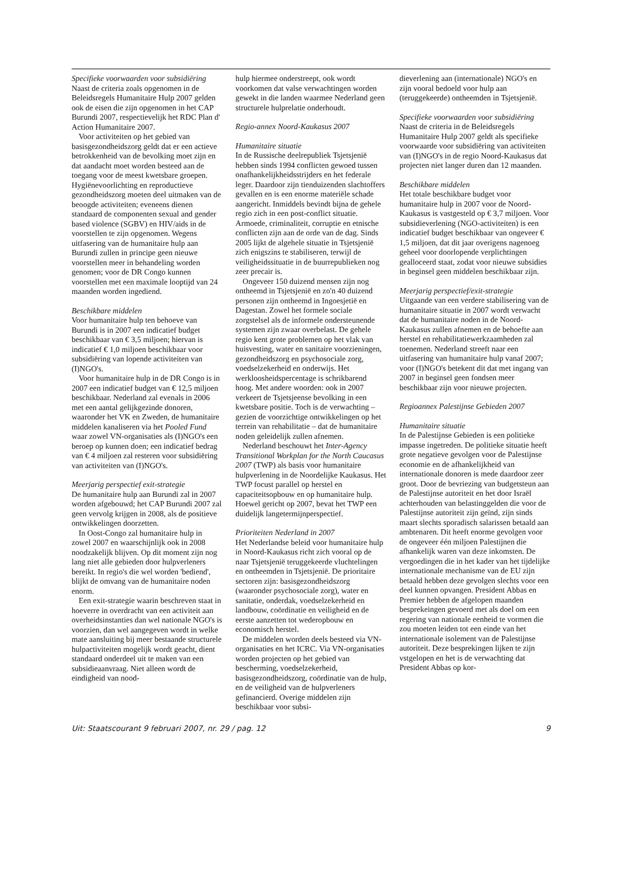Specifieke voorwaarden voor subsidiëring
Naast de criteria zoals opgenomen in de Beleidsregels Humanitaire Hulp 2007 gelden ook de eisen die zijn opgenomen in het CAP Burundi 2007, respectievelijk het RDC Plan d' Action Humanitaire 2007.
Voor activiteiten op het gebied van basisgezondheidszorg geldt dat er een actieve betrokkenheid van de bevolking moet zijn en dat aandacht moet worden besteed aan de toegang voor de meest kwetsbare groepen. Hygiënevoorlichting en reproductieve gezondheidszorg moeten deel uitmaken van de beoogde activiteiten; eveneens dienen standaard de componenten sexual and gender based violence (SGBV) en HIV/aids in de voorstellen te zijn opgenomen. Wegens uitfasering van de humanitaire hulp aan Burundi zullen in principe geen nieuwe voorstellen meer in behandeling worden genomen; voor de DR Congo kunnen voorstellen met een maximale looptijd van 24 maanden worden ingediend.
Beschikbare middelen
Voor humanitaire hulp ten behoeve van Burundi is in 2007 een indicatief budget beschikbaar van € 3,5 miljoen; hiervan is indicatief € 1,0 miljoen beschikbaar voor subsidiëring van lopende activiteiten van (I)NGO's.
Voor humanitaire hulp in de DR Congo is in 2007 een indicatief budget van € 12,5 miljoen beschikbaar. Nederland zal evenals in 2006 met een aantal gelijkgezinde donoren, waaronder het VK en Zweden, de humanitaire middelen kanaliseren via het Pooled Fund waar zowel VN-organisaties als (I)NGO's een beroep op kunnen doen; een indicatief bedrag van € 4 miljoen zal resteren voor subsidiëring van activiteiten van (I)NGO's.
Meerjarig perspectief exit-strategie
De humanitaire hulp aan Burundi zal in 2007 worden afgebouwd; het CAP Burundi 2007 zal geen vervolg krijgen in 2008, als de positieve ontwikkelingen doorzetten.
In Oost-Congo zal humanitaire hulp in zowel 2007 en waarschijnlijk ook in 2008 noodzakelijk blijven. Op dit moment zijn nog lang niet alle gebieden door hulpverleners bereikt. In regio's die wel worden 'bediend', blijkt de omvang van de humanitaire noden enorm.
Een exit-strategie waarin beschreven staat in hoeverre in overdracht van een activiteit aan overheidsinstanties dan wel nationale NGO's is voorzien, dan wel aangegeven wordt in welke mate aansluiting bij meer bestaande structurele hulpactiviteiten mogelijk wordt geacht, dient standaard onderdeel uit te maken van een subsidieaanvraag. Niet alleen wordt de eindigheid van nood-
hulp hiermee onderstreept, ook wordt voorkomen dat valse verwachtingen worden gewekt in die landen waarmee Nederland geen structurele hulprelatie onderhoudt.
Regio-annex Noord-Kaukasus 2007
Humanitaire situatie
In de Russische deelrepubliek Tsjetsjenië hebben sinds 1994 conflicten gewoed tussen onafhankelijkheidsstrijders en het federale leger. Daardoor zijn tienduizenden slachtoffers gevallen en is een enorme materiële schade aangericht. Inmiddels bevindt bijna de gehele regio zich in een post-conflict situatie. Armoede, criminaliteit, corruptie en etnische conflicten zijn aan de orde van de dag. Sinds 2005 lijkt de algehele situatie in Tsjetsjenië zich enigszins te stabiliseren, terwijl de veiligheidssituatie in de buurrepublieken nog zeer precair is.
Ongeveer 150 duizend mensen zijn nog ontheemd in Tsjetsjenië en zo'n 40 duizend personen zijn ontheemd in Ingoesjetië en Dagestan. Zowel het formele sociale zorgstelsel als de informele ondersteunende systemen zijn zwaar overbelast. De gehele regio kent grote problemen op het vlak van huisvesting, water en sanitaire voorzieningen, gezondheidszorg en psychosociale zorg, voedselzekerheid en onderwijs. Het werkloosheidspercentage is schrikbarend hoog. Met andere woorden: ook in 2007 verkeert de Tsjetsjeense bevolking in een kwetsbare positie. Toch is de verwachting – gezien de voorzichtige ontwikkelingen op het terrein van rehabilitatie – dat de humanitaire noden geleidelijk zullen afnemen.
Nederland beschouwt het Inter-Agency Transitional Workplan for the North Caucasus 2007 (TWP) als basis voor humanitaire hulpverlening in de Noordelijke Kaukasus. Het TWP focust parallel op herstel en capaciteitsopbouw en op humanitaire hulp. Hoewel gericht op 2007, bevat het TWP een duidelijk langetermijnperspectief.
Prioriteiten Nederland in 2007
Het Nederlandse beleid voor humanitaire hulp in Noord-Kaukasus richt zich vooral op de naar Tsjetsjenië teruggekeerde vluchtelingen en ontheemden in Tsjetsjenië. De prioritaire sectoren zijn: basisgezondheidszorg (waaronder psychosociale zorg), water en sanitatie, onderdak, voedselzekerheid en landbouw, coördinatie en veiligheid en de eerste aanzetten tot wederopbouw en economisch herstel.
De middelen worden deels besteed via VN-organisaties en het ICRC. Via VN-organisaties worden projecten op het gebied van bescherming, voedselzekerheid, basisgezondheidszorg, coördinatie van de hulp, en de veiligheid van de hulpverleners gefinancierd. Overige middelen zijn beschikbaar voor subsi-
dieverlening aan (internationale) NGO's en zijn vooral bedoeld voor hulp aan (teruggekeerde) ontheemden in Tsjetsjenië.
Specifieke voorwaarden voor subsidiëring
Naast de criteria in de Beleidsregels Humanitaire Hulp 2007 geldt als specifieke voorwaarde voor subsidiëring van activiteiten van (I)NGO's in de regio Noord-Kaukasus dat projecten niet langer duren dan 12 maanden.
Beschikbare middelen
Het totale beschikbare budget voor humanitaire hulp in 2007 voor de Noord-Kaukasus is vastgesteld op € 3,7 miljoen. Voor subsidieverlening (NGO-activiteiten) is een indicatief budget beschikbaar van ongeveer € 1,5 miljoen, dat dit jaar overigens nagenoeg geheel voor doorlopende verplichtingen gealloceerd staat, zodat voor nieuwe subsidies in beginsel geen middelen beschikbaar zijn.
Meerjarig perspectief/exit-strategie
Uitgaande van een verdere stabilisering van de humanitaire situatie in 2007 wordt verwacht dat de humanitaire noden in de Noord-Kaukasus zullen afnemen en de behoefte aan herstel en rehabilitatiewerkzaamheden zal toenemen. Nederland streeft naar een uitfasering van humanitaire hulp vanaf 2007; voor (I)NGO's betekent dit dat met ingang van 2007 in beginsel geen fondsen meer beschikbaar zijn voor nieuwe projecten.
Regioannex Palestijnse Gebieden 2007
Humanitaire situatie
In de Palestijnse Gebieden is een politieke impasse ingetreden. De politieke situatie heeft grote negatieve gevolgen voor de Palestijnse economie en de afhankelijkheid van internationale donoren is mede daardoor zeer groot. Door de bevriezing van budgetsteun aan de Palestijnse autoriteit en het door Israël achterhouden van belastinggelden die voor de Palestijnse autoriteit zijn geïnd, zijn sinds maart slechts sporadisch salarissen betaald aan ambtenaren. Dit heeft enorme gevolgen voor de ongeveer één miljoen Palestijnen die afhankelijk waren van deze inkomsten. De vergoedingen die in het kader van het tijdelijke internationale mechanisme van de EU zijn betaald hebben deze gevolgen slechts voor een deel kunnen opvangen. President Abbas en Premier hebben de afgelopen maanden besprekeingen gevoerd met als doel om een regering van nationale eenheid te vormen die zou moeten leiden tot een einde van het internationale isolement van de Palestijnse autoriteit. Deze besprekingen lijken te zijn vstgelopen en het is de verwachting dat President Abbas op kor-
Uit: Staatscourant 9 februari 2007, nr. 29 / pag. 12 9